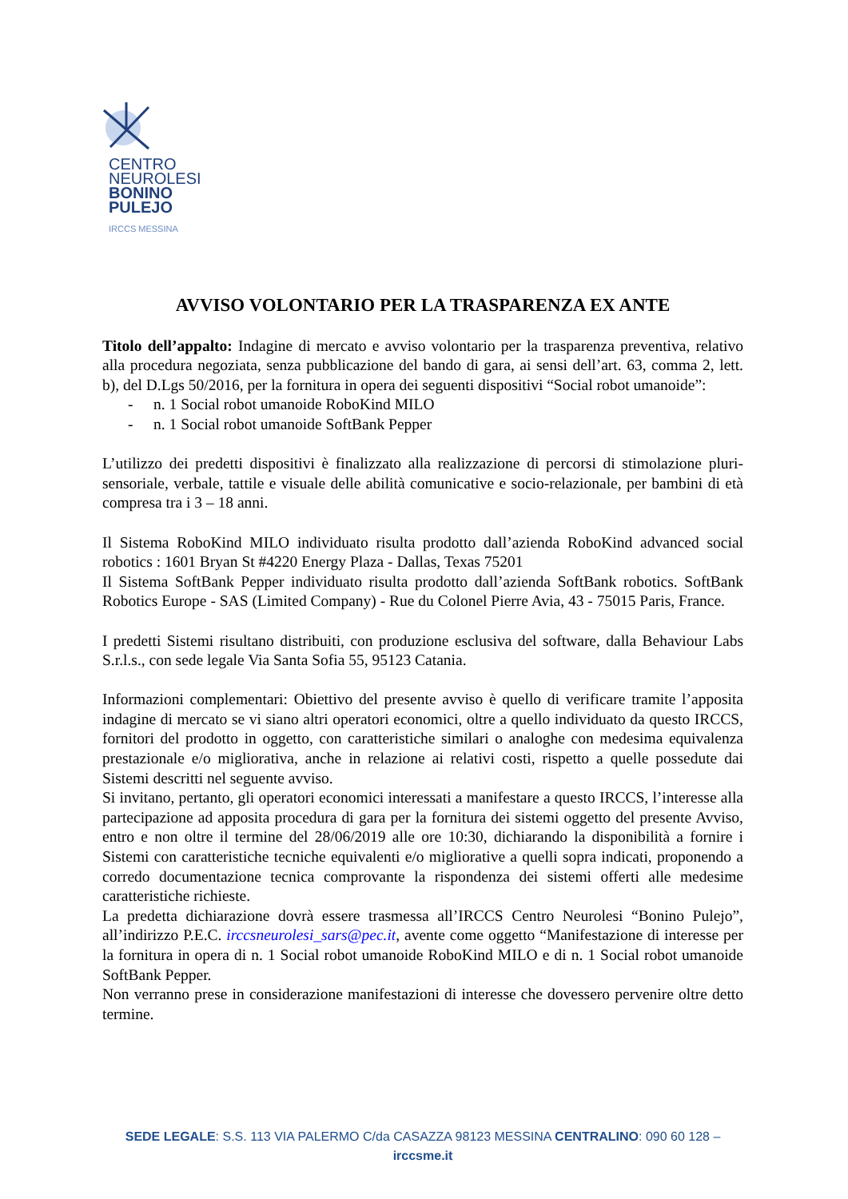CENTRO
NEUROLESI
BONINO
PULEJO
IRCCS MESSINA
AVVISO VOLONTARIO PER LA TRASPARENZA EX ANTE
Titolo dell’appalto: Indagine di mercato e avviso volontario per la trasparenza preventiva, relativo alla procedura negoziata, senza pubblicazione del bando di gara, ai sensi dell’art. 63, comma 2, lett. b), del D.Lgs 50/2016, per la fornitura in opera dei seguenti dispositivi “Social robot umanoide”:
- n. 1 Social robot umanoide RoboKind MILO
- n. 1 Social robot umanoide SoftBank Pepper
L’utilizzo dei predetti dispositivi è finalizzato alla realizzazione di percorsi di stimolazione pluri-sensoriale, verbale, tattile e visuale delle abilità comunicative e socio-relazionale, per bambini di età compresa tra i 3 – 18 anni.
Il Sistema RoboKind MILO individuato risulta prodotto dall’azienda RoboKind advanced social robotics : 1601 Bryan St #4220 Energy Plaza - Dallas, Texas 75201
Il Sistema SoftBank Pepper individuato risulta prodotto dall’azienda SoftBank robotics. SoftBank Robotics Europe - SAS (Limited Company) - Rue du Colonel Pierre Avia, 43 - 75015 Paris, France.
I predetti Sistemi risultano distribuiti, con produzione esclusiva del software, dalla Behaviour Labs S.r.l.s., con sede legale Via Santa Sofia 55, 95123 Catania.
Informazioni complementari: Obiettivo del presente avviso è quello di verificare tramite l’apposita indagine di mercato se vi siano altri operatori economici, oltre a quello individuato da questo IRCCS, fornitori del prodotto in oggetto, con caratteristiche similari o analoghe con medesima equivalenza prestazionale e/o migliorativa, anche in relazione ai relativi costi, rispetto a quelle possedute dai Sistemi descritti nel seguente avviso.
Si invitano, pertanto, gli operatori economici interessati a manifestare a questo IRCCS, l’interesse alla partecipazione ad apposita procedura di gara per la fornitura dei sistemi oggetto del presente Avviso, entro e non oltre il termine del 28/06/2019 alle ore 10:30, dichiarando la disponibilità a fornire i Sistemi con caratteristiche tecniche equivalenti e/o migliorative a quelli sopra indicati, proponendo a corredo documentazione tecnica comprovante la rispondenza dei sistemi offerti alle medesime caratteristiche richieste.
La predetta dichiarazione dovrà essere trasmessa all’IRCCS Centro Neurolesi “Bonino Pulejo”, all’indirizzo P.E.C. irccsneurolesi_sars@pec.it, avente come oggetto “Manifestazione di interesse per la fornitura in opera di n. 1 Social robot umanoide RoboKind MILO e di n. 1 Social robot umanoide SoftBank Pepper.
Non verranno prese in considerazione manifestazioni di interesse che dovessero pervenire oltre detto termine.
SEDE LEGALE: S.S. 113 VIA PALERMO C/da CASAZZA 98123 MESSINA CENTRALINO: 090 60 128 –
irccsme.it